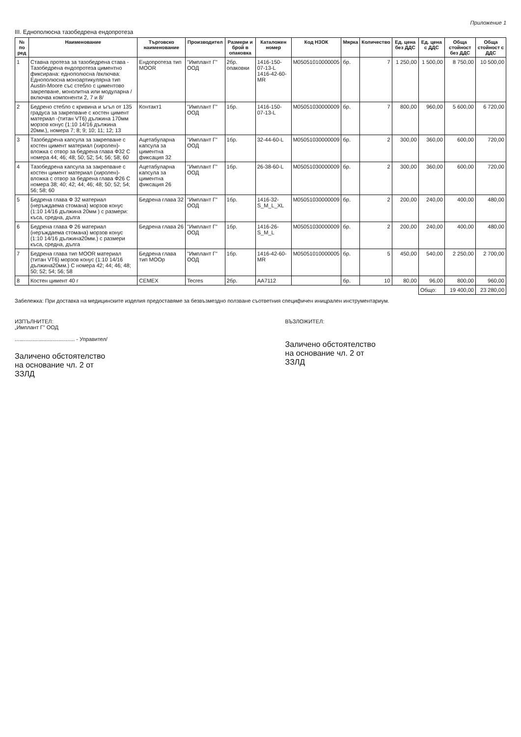Приложение 1
III. Еднополюсна тазобедрена ендопротеза
| № по ред | Наименование | Търговско наименование | Производител | Размери и брой в опаковка | Каталожен номер | Код НЗОК | Мярка | Количество | Ед. цена без ДДС | Ед. цена с ДДС | Обща стойност без ДДС | Обща стойност с ДДС |
| --- | --- | --- | --- | --- | --- | --- | --- | --- | --- | --- | --- | --- |
| 1 | Ставна протеза за тазобедрена става - Тазобедрена ендопротеза циментно фиксирана: еднополюсна /включва: Еднополюсна моноартикулярна тип Austin-Moore със стебло с циментово закрепване, монолитна или модуларна /включва компоненти 2, 7 и 8/ | Ендопротеза тип MOOR | "Имплант Г" ООД | 2бр. опаковки | 1416-150-07-13-L 1416-42-60-MR | M05051010000005 | бр. | 7 | 1 250,00 | 1 500,00 | 8 750,00 | 10 500,00 |
| 2 | Бедрено стебло с кривина и ъгъл от 135 градуса за закрепване с костен цимент материал -(титан VT6) дължина 170мм морзов конус (1:10 14/16 дължина 20мм.), номера 7; 8; 9; 10; 11; 12; 13 | Контакт1 | "Имплант Г" ООД | 1бр. | 1416-150-07-13-L | M05051030000009 | бр. | 7 | 800,00 | 960,00 | 5 600,00 | 6 720,00 |
| 3 | Тазобедрена капсула за закрепване с костен цимент материал (хиролен)- вложка с отвор за бедрена глава Ф32 С номера 44; 46; 48; 50; 52; 54; 56; 58; 60 | Ацетабуларна капсула за циментна фиксация 32 | "Имплант Г" ООД | 1бр. | 32-44-60-L | M05051030000009 | бр. | 2 | 300,00 | 360,00 | 600,00 | 720,00 |
| 4 | Тазобедрена капсула за закрепване с костен цимент материал (хиролен)- вложка с отвор за бедрена глава Ф26 С номера 38; 40; 42; 44; 46; 48; 50; 52; 54; 56; 58; 60 | Ацетабуларна капсула за циментна фиксация 26 | "Имплант Г" ООД | 1бр. | 26-38-60-L | M05051030000009 | бр. | 2 | 300,00 | 360,00 | 600,00 | 720,00 |
| 5 | Бедрена глава Ф 32 материал (неръждаема стомана) морзов конус (1:10 14/16 дължина 20мм ) с размери: къса, средна, дълга | Бедрена глава 32 | "Имплант Г" ООД | 1бр. | 1416-32-S_M_L_XL | M05051030000009 | бр. | 2 | 200,00 | 240,00 | 400,00 | 480,00 |
| 6 | Бедрена глава Ф 26 материал (неръждаема стомана) морзов конус (1:10 14/16 дължина20мм.) с размери къса, средна, дълга | Бедрена глава 26 | "Имплант Г" ООД | 1бр. | 1416-26-S_M_L | M05051030000009 | бр. | 2 | 200,00 | 240,00 | 400,00 | 480,00 |
| 7 | Бедрена глава тип MOOR материал (титан VT6) морзов конус (1:10 14/16 дължина20мм.) С номера 42; 44; 46; 48; 50; 52; 54; 56; 58 | Бедрена глава тип MOOр | "Имплант Г" ООД | 1бр. | 1416-42-60-MR | M05051010000005 | бр. | 5 | 450,00 | 540,00 | 2 250,00 | 2 700,00 |
| 8 | Костен цимент 40 г | CEMEX | Tecres | 2бр. | AA7112 | | бр. | 10 | 80,00 | 96,00 | 800,00 | 960,00 |
| | | | | | | | | | | Общо: | 19 400,00 | 23 280,00 |
Забележка: При доставка на медицинските изделия предоставяме за безвъзмездно ползване съответния специфичен иницрален инструментариум.
ИЗПЪЛНИТЕЛ:
„Имплант Г" ООД
........................................ - Управител/
Заличено обстоятелство на основание чл. 2 от ЗЗЛД
ВЪЗЛОЖИТЕЛ:
Заличено обстоятелство на основание чл. 2 от ЗЗЛД